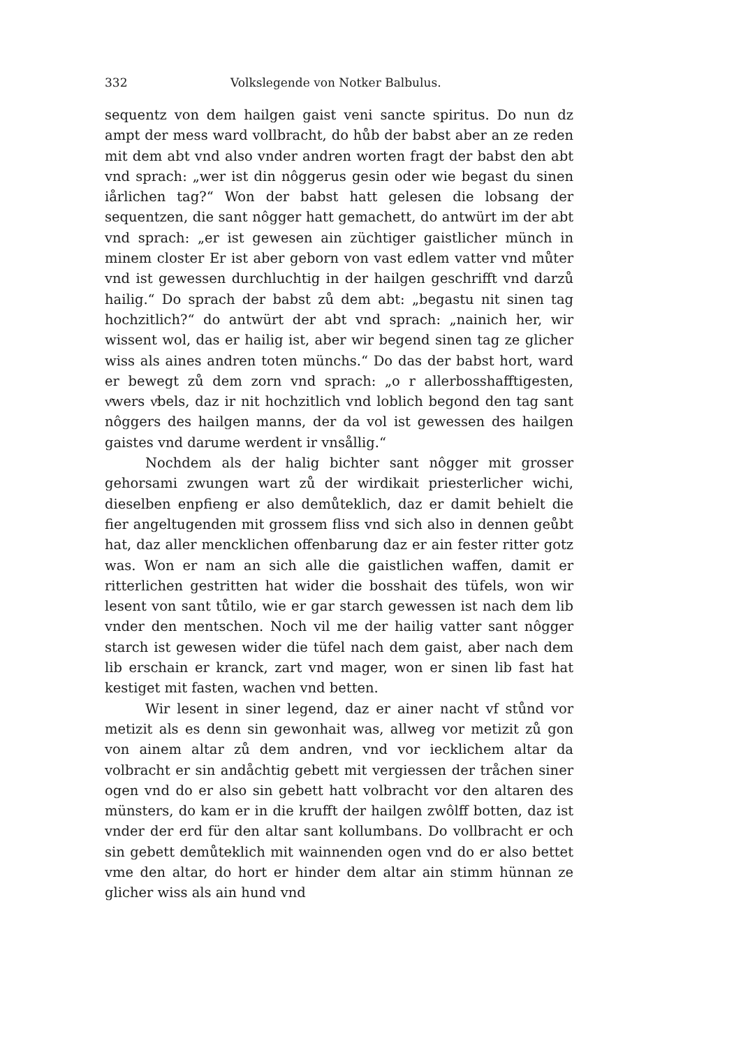332 Volkslegende von Notker Balbulus.
sequentz von dem hailgen gaist veni sancte spiritus. Do nun dz ampt der mess ward vollbracht, do hůb der babst aber an ze reden mit dem abt vnd also vnder andren worten fragt der babst den abt vnd sprach: „wer ist din nôggerus gesin oder wie begast du sinen iårlichen tag?“ Won der babst hatt gelesen die lobsang der sequentzen, die sant nôgger hatt gemachett, do antwürt im der abt vnd sprach: „er ist gewesen ain züchtiger gaistlicher münch in minem closter Er ist aber geborn von vast edlem vatter vnd můter vnd ist gewessen durchluchtig in der hailgen geschrifft vnd darzů hailig.“ Do sprach der babst zů dem abt: „begastu nit sinen tag hochzitlich?“ do antwürt der abt vnd sprach: „nainich her, wir wissent wol, das er hailig ist, aber wir begend sinen tag ze glicher wiss als aines andren toten münchs.“ Do das der babst hort, ward er bewegt zů dem zorn vnd sprach: „o r allerbosshafftigesten, vͤwers vͤbels, daz ir nit hochzitlich vnd loblich begond den tag sant nôggers des hailgen manns, der da vol ist gewessen des hailgen gaistes vnd darume werdent ir vnsållig.“
Nochdem als der halig bichter sant nôgger mit grosser gehorsami zwungen wart zů der wirdikait priesterlicher wichi, dieselben enpfieng er also demůteklich, daz er damit behielt die fier angeltugenden mit grossem fliss vnd sich also in dennen geůbt hat, daz aller mencklichen offenbarung daz er ain fester ritter gotz was. Won er nam an sich alle die gaistlichen waffen, damit er ritterlichen gestritten hat wider die bosshait des tüfels, won wir lesent von sant tůtilo, wie er gar starch gewessen ist nach dem lib vnder den mentschen. Noch vil me der hailig vatter sant nôgger starch ist gewesen wider die tüfel nach dem gaist, aber nach dem lib erschain er kranck, zart vnd mager, won er sinen lib fast hat kestiget mit fasten, wachen vnd betten.
Wir lesent in siner legend, daz er ainer nacht vf stůnd vor metizit als es denn sin gewonhait was, allweg vor metizit zů gon von ainem altar zů dem andren, vnd vor iecklichem altar da volbracht er sin andåchtig gebett mit vergiessen der tråchen siner ogen vnd do er also sin gebett hatt volbracht vor den altaren des münsters, do kam er in die krufft der hailgen zwôlff botten, daz ist vnder der erd für den altar sant kollumbans. Do vollbracht er och sin gebett demůteklich mit wainnenden ogen vnd do er also bettet vme den altar, do hort er hinder dem altar ain stimm hünnan ze glicher wiss als ain hund vnd